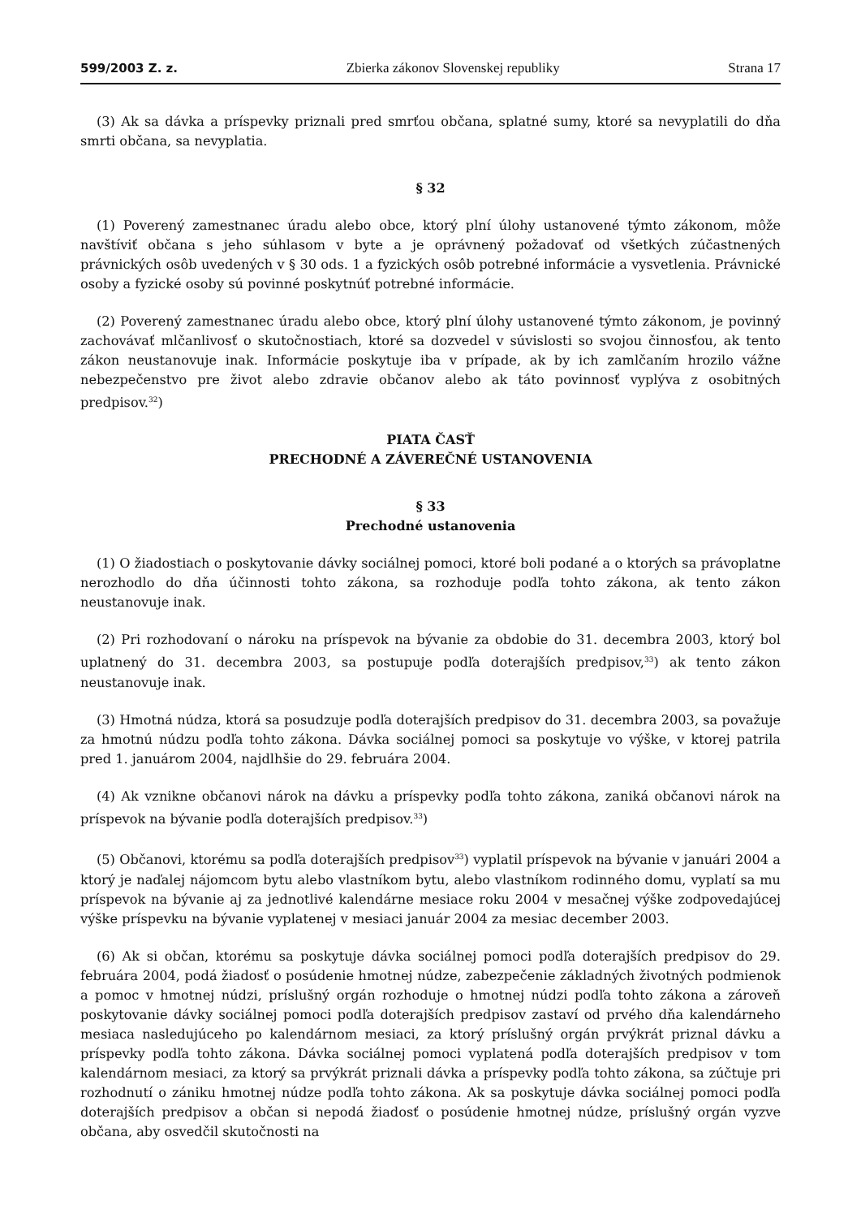599/2003 Z. z. Zbierka zákonov Slovenskej republiky Strana 17
(3) Ak sa dávka a príspevky priznali pred smrťou občana, splatné sumy, ktoré sa nevyplatili do dňa smrti občana, sa nevyplatia.
§ 32
(1) Poverený zamestnanec úradu alebo obce, ktorý plní úlohy ustanovené týmto zákonom, môže navštíviť občana s jeho súhlasom v byte a je oprávnený požadovať od všetkých zúčastnených právnických osôb uvedených v § 30 ods. 1 a fyzických osôb potrebné informácie a vysvetlenia. Právnické osoby a fyzické osoby sú povinné poskytnúť potrebné informácie.
(2) Poverený zamestnanec úradu alebo obce, ktorý plní úlohy ustanovené týmto zákonom, je povinný zachovávať mlčanlivosť o skutočnostiach, ktoré sa dozvedel v súvislosti so svojou činnosťou, ak tento zákon neustanovuje inak. Informácie poskytuje iba v prípade, ak by ich zamlčaním hrozilo vážne nebezpečenstvo pre život alebo zdravie občanov alebo ak táto povinnosť vyplýva z osobitných predpisov.<sup>32</sup>)
PIATA ČASŤ
PRECHODNÉ A ZÁVEREČNÉ USTANOVENIA
§ 33
Prechodné ustanovenia
(1) O žiadostiach o poskytovanie dávky sociálnej pomoci, ktoré boli podané a o ktorých sa právoplatne nerozhodlo do dňa účinnosti tohto zákona, sa rozhoduje podľa tohto zákona, ak tento zákon neustanovuje inak.
(2) Pri rozhodovaní o nároku na príspevok na bývanie za obdobie do 31. decembra 2003, ktorý bol uplatnený do 31. decembra 2003, sa postupuje podľa doterajších predpisov,<sup>33</sup>) ak tento zákon neustanovuje inak.
(3) Hmotná núdza, ktorá sa posudzuje podľa doterajších predpisov do 31. decembra 2003, sa považuje za hmotnú núdzu podľa tohto zákona. Dávka sociálnej pomoci sa poskytuje vo výške, v ktorej patrila pred 1. januárom 2004, najdlhšie do 29. februára 2004.
(4) Ak vznikne občanovi nárok na dávku a príspevky podľa tohto zákona, zaniká občanovi nárok na príspevok na bývanie podľa doterajších predpisov.<sup>33</sup>)
(5) Občanovi, ktorému sa podľa doterajších predpisov<sup>33</sup>) vyplatil príspevok na bývanie v januári 2004 a ktorý je naďalej nájomcom bytu alebo vlastníkom bytu, alebo vlastníkom rodinného domu, vyplatí sa mu príspevok na bývanie aj za jednotlivé kalendárne mesiace roku 2004 v mesačnej výške zodpovedajúcej výške príspevku na bývanie vyplatenej v mesiaci január 2004 za mesiac december 2003.
(6) Ak si občan, ktorému sa poskytuje dávka sociálnej pomoci podľa doterajších predpisov do 29. februára 2004, podá žiadosť o posúdenie hmotnej núdze, zabezpečenie základných životných podmienok a pomoc v hmotnej núdzi, príslušný orgán rozhoduje o hmotnej núdzi podľa tohto zákona a zároveň poskytovanie dávky sociálnej pomoci podľa doterajších predpisov zastaví od prvého dňa kalendárneho mesiaca nasledujúceho po kalendárnom mesiaci, za ktorý príslušný orgán prvýkrát priznal dávku a príspevky podľa tohto zákona. Dávka sociálnej pomoci vyplatená podľa doterajších predpisov v tom kalendárnom mesiaci, za ktorý sa prvýkrát priznali dávka a príspevky podľa tohto zákona, sa zúčtuje pri rozhodnutí o zániku hmotnej núdze podľa tohto zákona. Ak sa poskytuje dávka sociálnej pomoci podľa doterajších predpisov a občan si nepodá žiadosť o posúdenie hmotnej núdze, príslušný orgán vyzve občana, aby osvedčil skutočnosti na